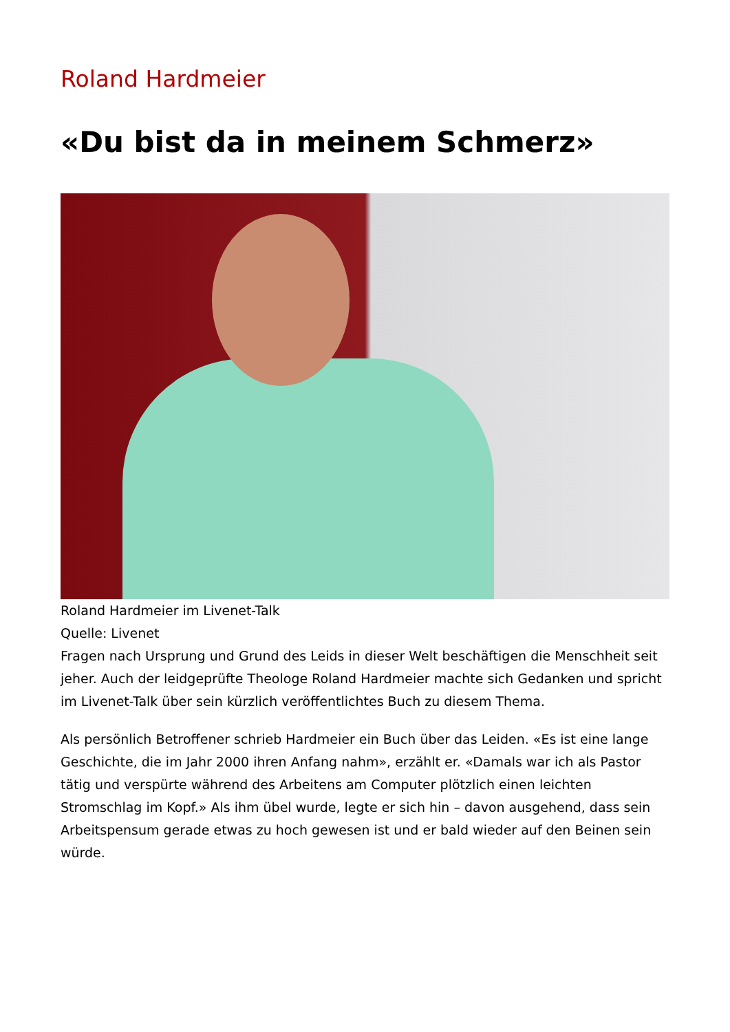Roland Hardmeier
«Du bist da in meinem Schmerz»
Roland Hardmeier im Livenet-Talk
Quelle: Livenet
Fragen nach Ursprung und Grund des Leids in dieser Welt beschäftigen die Menschheit seit jeher. Auch der leidgeprüfte Theologe Roland Hardmeier machte sich Gedanken und spricht im Livenet-Talk über sein kürzlich veröffentlichtes Buch zu diesem Thema.
Als persönlich Betroffener schrieb Hardmeier ein Buch über das Leiden. «Es ist eine lange Geschichte, die im Jahr 2000 ihren Anfang nahm», erzählt er. «Damals war ich als Pastor tätig und verspürte während des Arbeitens am Computer plötzlich einen leichten Stromschlag im Kopf.» Als ihm übel wurde, legte er sich hin – davon ausgehend, dass sein Arbeitspensum gerade etwas zu hoch gewesen ist und er bald wieder auf den Beinen sein würde.